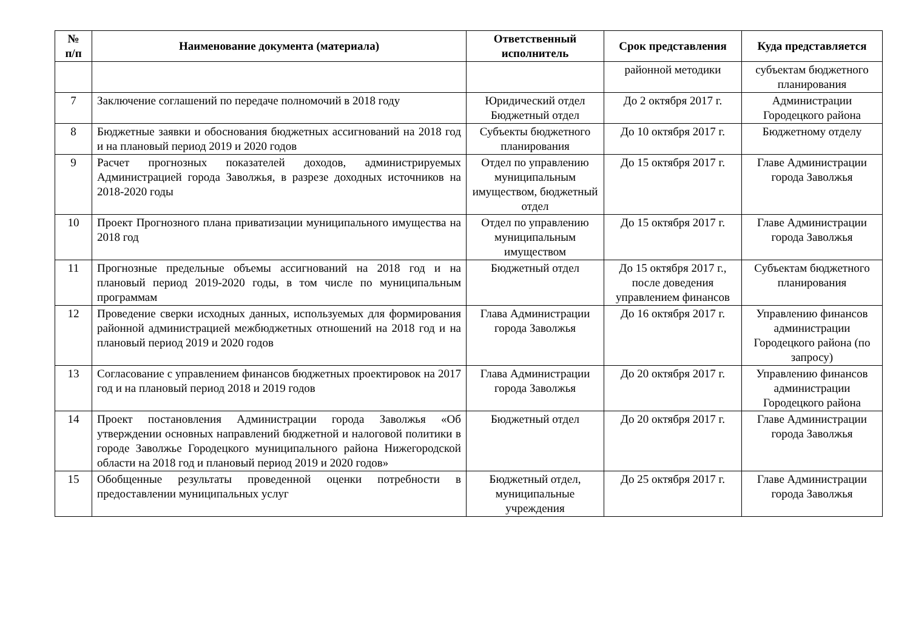| № п/п | Наименование документа (материала) | Ответственный исполнитель | Срок представления | Куда представляется |
| --- | --- | --- | --- | --- |
| | | | районной методики | субъектам бюджетного планирования |
| 7 | Заключение соглашений по передаче полномочий в 2018 году | Юридический отдел Бюджетный отдел | До 2 октября 2017 г. | Администрации Городецкого района |
| 8 | Бюджетные заявки и обоснования бюджетных ассигнований на 2018 год и на плановый период 2019 и 2020 годов | Субъекты бюджетного планирования | До 10 октября 2017 г. | Бюджетному отделу |
| 9 | Расчет прогнозных показателей доходов, администрируемых Администрацией города Заволжья, в разрезе доходных источников на 2018-2020 годы | Отдел по управлению муниципальным имуществом, бюджетный отдел | До 15 октября 2017 г. | Главе Администрации города Заволжья |
| 10 | Проект Прогнозного плана приватизации муниципального имущества на 2018 год | Отдел по управлению муниципальным имуществом | До 15 октября 2017 г. | Главе Администрации города Заволжья |
| 11 | Прогнозные предельные объемы ассигнований на 2018 год и на плановый период 2019-2020 годы, в том числе по муниципальным программам | Бюджетный отдел | До 15 октября 2017 г., после доведения управлением финансов | Субъектам бюджетного планирования |
| 12 | Проведение сверки исходных данных, используемых для формирования районной администрацией межбюджетных отношений на 2018 год и на плановый период 2019 и 2020 годов | Глава Администрации города Заволжья | До 16 октября 2017 г. | Управлению финансов администрации Городецкого района (по запросу) |
| 13 | Согласование с управлением финансов бюджетных проектировок на 2017 год и на плановый период 2018 и 2019 годов | Глава Администрации города Заволжья | До 20 октября 2017 г. | Управлению финансов администрации Городецкого района |
| 14 | Проект постановления Администрации города Заволжья «Об утверждении основных направлений бюджетной и налоговой политики в городе Заволжье Городецкого муниципального района Нижегородской области на 2018 год и плановый период 2019 и 2020 годов» | Бюджетный отдел | До 20 октября 2017 г. | Главе Администрации города Заволжья |
| 15 | Обобщенные результаты проведенной оценки потребности в предоставлении муниципальных услуг | Бюджетный отдел, муниципальные учреждения | До 25 октября 2017 г. | Главе Администрации города Заволжья |